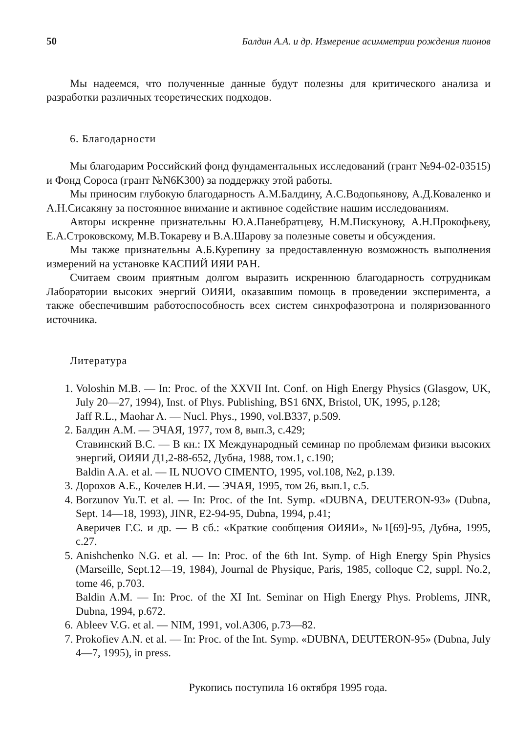50 Балдин А.А. и др. Измерение асимметрии рождения пионов
Мы надеемся, что полученные данные будут полезны для критического анализа и разработки различных теоретических подходов.
6. Благодарности
Мы благодарим Российский фонд фундаментальных исследований (грант №94-02-03515) и Фонд Сороса (грант №N6K300) за поддержку этой работы.
Мы приносим глубокую благодарность А.М.Балдину, А.С.Водопьянову, А.Д.Коваленко и А.Н.Сисакяну за постоянное внимание и активное содействие нашим исследованиям.
Авторы искренне признательны Ю.А.Панебратцеву, Н.М.Пискунову, А.Н.Прокофьеву, Е.А.Строковскому, М.В.Токареву и В.А.Шарову за полезные советы и обсуждения.
Мы также признательны А.Б.Курепину за предоставленную возможность выполнения измерений на установке КАСПИЙ ИЯИ РАН.
Считаем своим приятным долгом выразить искреннюю благодарность сотрудникам Лаборатории высоких энергий ОИЯИ, оказавшим помощь в проведении эксперимента, а также обеспечившим работоспособность всех систем синхрофазотрона и поляризованного источника.
Литература
1. Voloshin M.B. — In: Proc. of the XXVII Int. Conf. on High Energy Physics (Glasgow, UK, July 20—27, 1994), Inst. of Phys. Publishing, BS1 6NX, Bristol, UK, 1995, p.128;
Jaff R.L., Maohar A. — Nucl. Phys., 1990, vol.B337, p.509.
2. Балдин А.М. — ЭЧАЯ, 1977, том 8, вып.3, с.429;
Ставинский В.С. — В кн.: IX Международный семинар по проблемам физики высоких энергий, ОИЯИ Д1,2-88-652, Дубна, 1988, том.1, с.190;
Baldin A.A. et al. — IL NUOVO CIMENTO, 1995, vol.108, №2, p.139.
3. Дорохов А.Е., Кочелев Н.И. — ЭЧАЯ, 1995, том 26, вып.1, с.5.
4. Borzunov Yu.T. et al. — In: Proc. of the Int. Symp. «DUBNA, DEUTERON-93» (Dubna, Sept. 14—18, 1993), JINR, E2-94-95, Dubna, 1994, p.41;
Аверичев Г.С. и др. — В сб.: «Краткие сообщения ОИЯИ», №1[69]-95, Дубна, 1995, с.27.
5. Anishchenko N.G. et al. — In: Proc. of the 6th Int. Symp. of High Energy Spin Physics (Marseille, Sept.12—19, 1984), Journal de Physique, Paris, 1985, colloque C2, suppl. No.2, tome 46, p.703.
Baldin A.M. — In: Proc. of the XI Int. Seminar on High Energy Phys. Problems, JINR, Dubna, 1994, p.672.
6. Ableev V.G. et al. — NIM, 1991, vol.A306, p.73—82.
7. Prokofiev A.N. et al. — In: Proc. of the Int. Symp. «DUBNA, DEUTERON-95» (Dubna, July 4—7, 1995), in press.
Рукопись поступила 16 октября 1995 года.